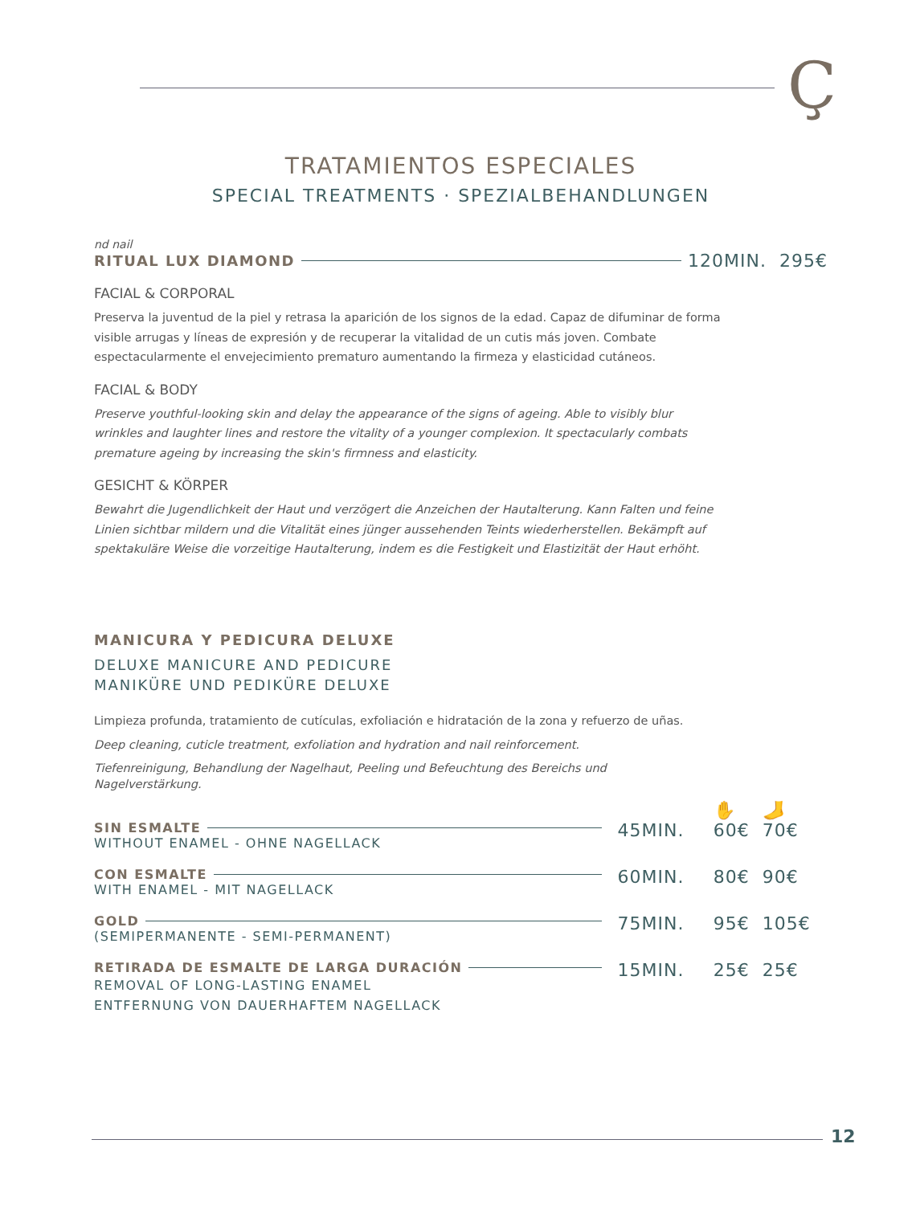Ç
TRATAMIENTOS ESPECIALES
SPECIAL TREATMENTS · SPEZIALBEHANDLUNGEN
nd nail
RITUAL LUX DIAMOND 120MIN. 295€
FACIAL & CORPORAL
Preserva la juventud de la piel y retrasa la aparición de los signos de la edad. Capaz de difuminar de forma visible arrugas y líneas de expresión y de recuperar la vitalidad de un cutis más joven. Combate espectacularmente el envejecimiento prematuro aumentando la firmeza y elasticidad cutáneos.
FACIAL & BODY
Preserve youthful-looking skin and delay the appearance of the signs of ageing. Able to visibly blur wrinkles and laughter lines and restore the vitality of a younger complexion. It spectacularly combats premature ageing by increasing the skin's firmness and elasticity.
GESICHT & KÖRPER
Bewahrt die Jugendlichkeit der Haut und verzögert die Anzeichen der Hautalterung. Kann Falten und feine Linien sichtbar mildern und die Vitalität eines jünger aussehenden Teints wiederherstellen. Bekämpft auf spektakuläre Weise die vorzeitige Hautalterung, indem es die Festigkeit und Elastizität der Haut erhöht.
MANICURA Y PEDICURA DELUXE
DELUXE MANICURE AND PEDICURE
MANIKÜRE UND PEDIKÜRE DELUXE
Limpieza profunda, tratamiento de cutículas, exfoliación e hidratación de la zona y refuerzo de uñas.
Deep cleaning, cuticle treatment, exfoliation and hydration and nail reinforcement.
Tiefenreinigung, Behandlung der Nagelhaut, Peeling und Befeuchtung des Bereichs und Nagelverstärkung.
| | | ✋ | 🦶 |
| SIN ESMALTE WITHOUT ENAMEL - OHNE NAGELLACK | 45MIN. | 60€ | 70€ |
| CON ESMALTE WITH ENAMEL - MIT NAGELLACK | 60MIN. | 80€ | 90€ |
| GOLD (SEMIPERMANENTE - SEMI-PERMANENT) | 75MIN. | 95€ | 105€ |
| RETIRADA DE ESMALTE DE LARGA DURACIÓN REMOVAL OF LONG-LASTING ENAMEL ENTFERNUNG VON DAUERHAFTEM NAGELLACK | 15MIN. | 25€ | 25€ |
12